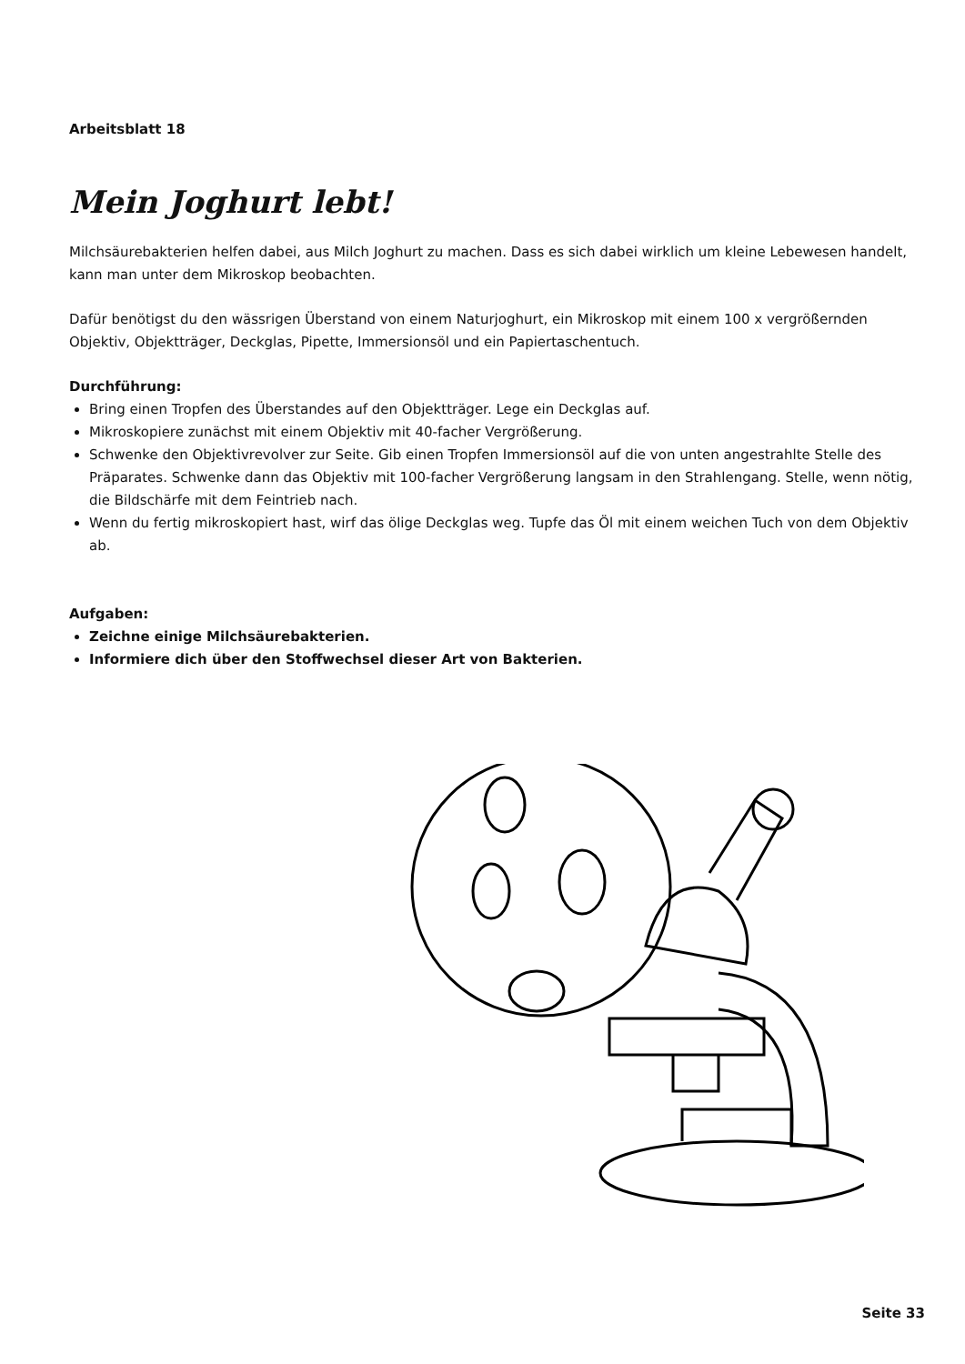Arbeitsblatt 18
Mein Joghurt lebt!
Milchsäurebakterien helfen dabei, aus Milch Joghurt zu machen. Dass es sich dabei wirklich um kleine Lebewesen handelt, kann man unter dem Mikroskop beobachten.
Dafür benötigst du den wässrigen Überstand von einem Naturjoghurt, ein Mikroskop mit einem 100 x vergrößernden Objektiv, Objektträger, Deckglas, Pipette, Immersionsöl und ein Papiertaschentuch.
Durchführung:
Bring einen Tropfen des Überstandes auf den Objektträger. Lege ein Deckglas auf.
Mikroskopiere zunächst mit einem Objektiv mit 40-facher Vergrößerung.
Schwenke den Objektivrevolver zur Seite. Gib einen Tropfen Immersionsöl auf die von unten angestrahlte Stelle des Präparates. Schwenke dann das Objektiv mit 100-facher Vergrößerung langsam in den Strahlengang. Stelle, wenn nötig, die Bildschärfe mit dem Feintrieb nach.
Wenn du fertig mikroskopiert hast, wirf das ölige Deckglas weg. Tupfe das Öl mit einem weichen Tuch von dem Objektiv ab.
Aufgaben:
Zeichne einige Milchsäurebakterien.
Informiere dich über den Stoffwechsel dieser Art von Bakterien.
Seite 33